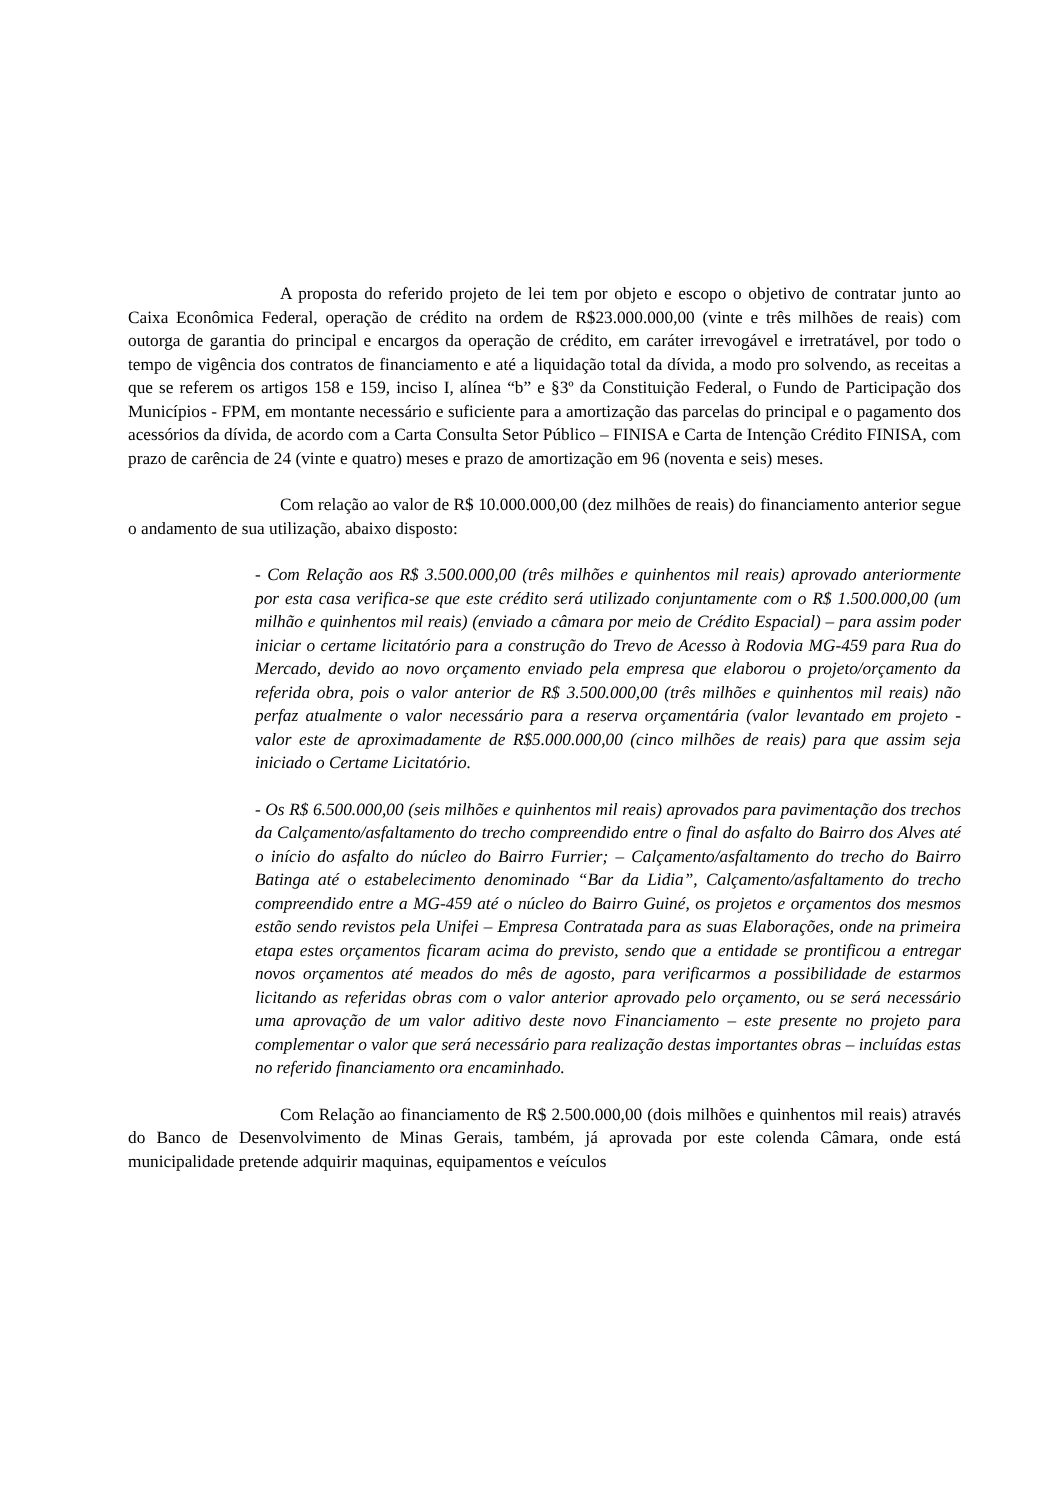A proposta do referido projeto de lei tem por objeto e escopo o objetivo de contratar junto ao Caixa Econômica Federal, operação de crédito na ordem de R$23.000.000,00 (vinte e três milhões de reais) com outorga de garantia do principal e encargos da operação de crédito, em caráter irrevogável e irretratável, por todo o tempo de vigência dos contratos de financiamento e até a liquidação total da dívida, a modo pro solvendo, as receitas a que se referem os artigos 158 e 159, inciso I, alínea “b” e §3º da Constituição Federal, o Fundo de Participação dos Municípios - FPM, em montante necessário e suficiente para a amortização das parcelas do principal e o pagamento dos acessórios da dívida, de acordo com a Carta Consulta Setor Público – FINISA e Carta de Intenção Crédito FINISA, com prazo de carência de 24 (vinte e quatro) meses e prazo de amortização em 96 (noventa e seis) meses.
Com relação ao valor de R$ 10.000.000,00 (dez milhões de reais) do financiamento anterior segue o andamento de sua utilização, abaixo disposto:
- Com Relação aos R$ 3.500.000,00 (três milhões e quinhentos mil reais) aprovado anteriormente por esta casa verifica-se que este crédito será utilizado conjuntamente com o R$ 1.500.000,00 (um milhão e quinhentos mil reais) (enviado a câmara por meio de Crédito Espacial) – para assim poder iniciar o certame licitatório para a construção do Trevo de Acesso à Rodovia MG-459 para Rua do Mercado, devido ao novo orçamento enviado pela empresa que elaborou o projeto/orçamento da referida obra, pois o valor anterior de R$ 3.500.000,00 (três milhões e quinhentos mil reais) não perfaz atualmente o valor necessário para a reserva orçamentária (valor levantado em projeto - valor este de aproximadamente de R$5.000.000,00 (cinco milhões de reais) para que assim seja iniciado o Certame Licitatório.
- Os R$ 6.500.000,00 (seis milhões e quinhentos mil reais) aprovados para pavimentação dos trechos da Calçamento/asfaltamento do trecho compreendido entre o final do asfalto do Bairro dos Alves até o início do asfalto do núcleo do Bairro Furrier; – Calçamento/asfaltamento do trecho do Bairro Batinga até o estabelecimento denominado “Bar da Lidia”, Calçamento/asfaltamento do trecho compreendido entre a MG-459 até o núcleo do Bairro Guiné, os projetos e orçamentos dos mesmos estão sendo revistos pela Unifei – Empresa Contratada para as suas Elaborações, onde na primeira etapa estes orçamentos ficaram acima do previsto, sendo que a entidade se prontificou a entregar novos orçamentos até meados do mês de agosto, para verificarmos a possibilidade de estarmos licitando as referidas obras com o valor anterior aprovado pelo orçamento, ou se será necessário uma aprovação de um valor aditivo deste novo Financiamento – este presente no projeto para complementar o valor que será necessário para realização destas importantes obras – incluídas estas no referido financiamento ora encaminhado.
Com Relação ao financiamento de R$ 2.500.000,00 (dois milhões e quinhentos mil reais) através do Banco de Desenvolvimento de Minas Gerais, também, já aprovada por este colenda Câmara, onde está municipalidade pretende adquirir maquinas, equipamentos e veículos